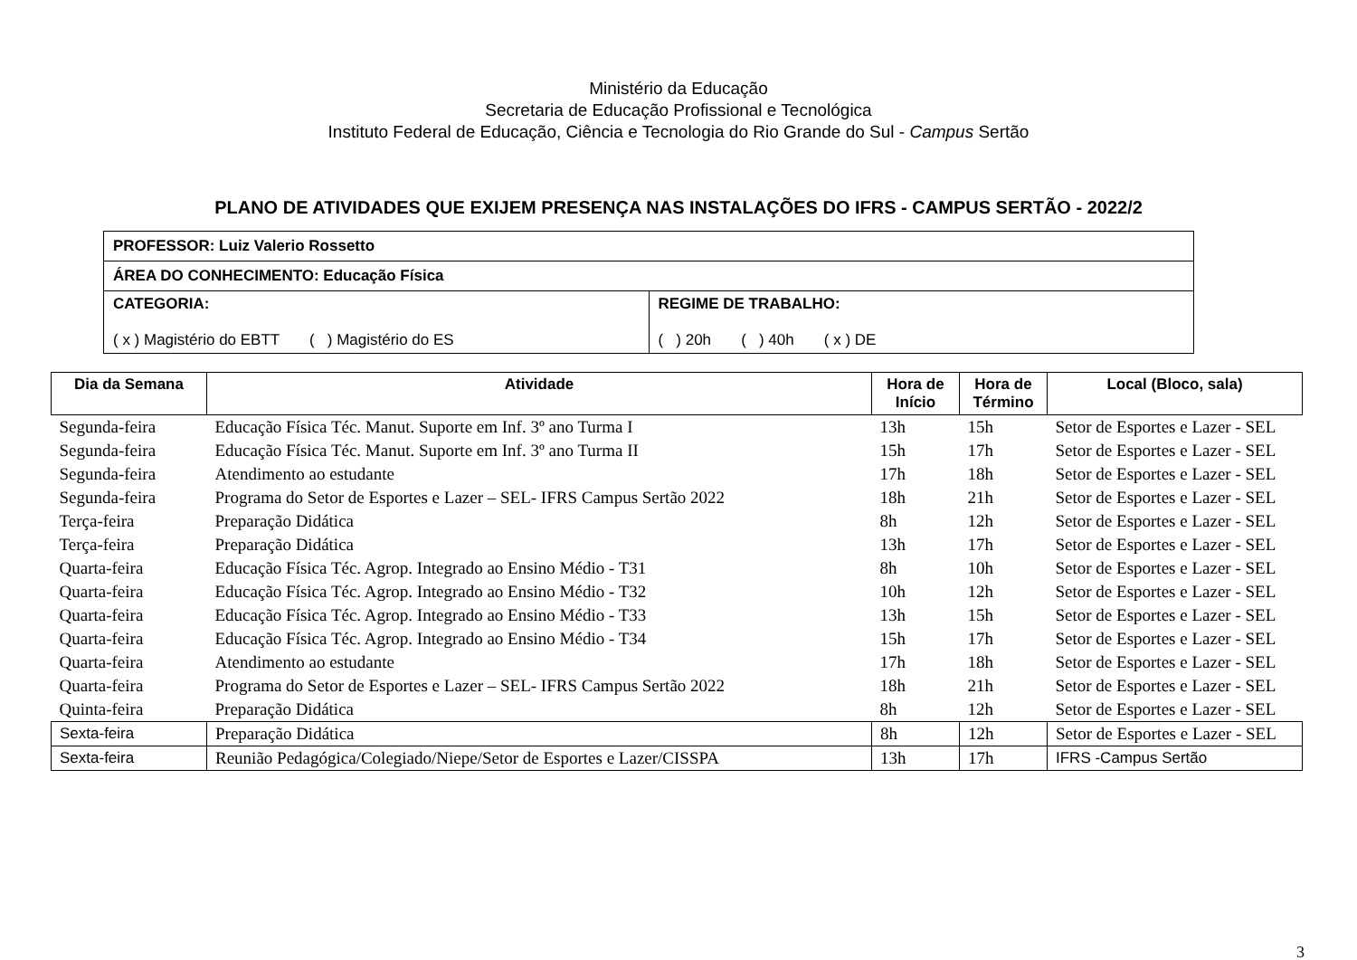Ministério da Educação
Secretaria de Educação Profissional e Tecnológica
Instituto Federal de Educação, Ciência e Tecnologia do Rio Grande do Sul - Campus Sertão
PLANO DE ATIVIDADES QUE EXIJEM PRESENÇA NAS INSTALAÇÕES DO IFRS - CAMPUS SERTÃO - 2022/2
| PROFESSOR: Luiz Valerio Rossetto | |
| ÁREA DO CONHECIMENTO: Educação Física | |
| CATEGORIA: ( x ) Magistério do EBTT ( ) Magistério do ES | REGIME DE TRABALHO: ( ) 20h ( ) 40h ( x ) DE |
| Dia da Semana | Atividade | Hora de Início | Hora de Término | Local (Bloco, sala) |
| --- | --- | --- | --- | --- |
| Segunda-feira | Educação Física Téc. Manut. Suporte em Inf. 3º ano Turma I | 13h | 15h | Setor de Esportes e Lazer - SEL |
| Segunda-feira | Educação Física Téc. Manut. Suporte em Inf. 3º ano Turma II | 15h | 17h | Setor de Esportes e Lazer - SEL |
| Segunda-feira | Atendimento ao estudante | 17h | 18h | Setor de Esportes e Lazer - SEL |
| Segunda-feira | Programa do Setor de Esportes e Lazer – SEL- IFRS Campus Sertão 2022 | 18h | 21h | Setor de Esportes e Lazer - SEL |
| Terça-feira | Preparação Didática | 8h | 12h | Setor de Esportes e Lazer - SEL |
| Terça-feira | Preparação Didática | 13h | 17h | Setor de Esportes e Lazer - SEL |
| Quarta-feira | Educação Física Téc. Agrop. Integrado ao Ensino Médio - T31 | 8h | 10h | Setor de Esportes e Lazer - SEL |
| Quarta-feira | Educação Física Téc. Agrop. Integrado ao Ensino Médio - T32 | 10h | 12h | Setor de Esportes e Lazer - SEL |
| Quarta-feira | Educação Física Téc. Agrop. Integrado ao Ensino Médio - T33 | 13h | 15h | Setor de Esportes e Lazer - SEL |
| Quarta-feira | Educação Física Téc. Agrop. Integrado ao Ensino Médio - T34 | 15h | 17h | Setor de Esportes e Lazer - SEL |
| Quarta-feira | Atendimento ao estudante | 17h | 18h | Setor de Esportes e Lazer - SEL |
| Quarta-feira | Programa do Setor de Esportes e Lazer – SEL- IFRS Campus Sertão 2022 | 18h | 21h | Setor de Esportes e Lazer - SEL |
| Quinta-feira | Preparação Didática | 8h | 12h | Setor de Esportes e Lazer - SEL |
| Sexta-feira | Preparação Didática | 8h | 12h | Setor de Esportes e Lazer - SEL |
| Sexta-feira | Reunião Pedagógica/Colegiado/Niepe/Setor de Esportes e Lazer/CISSPA | 13h | 17h | IFRS -Campus Sertão |
3